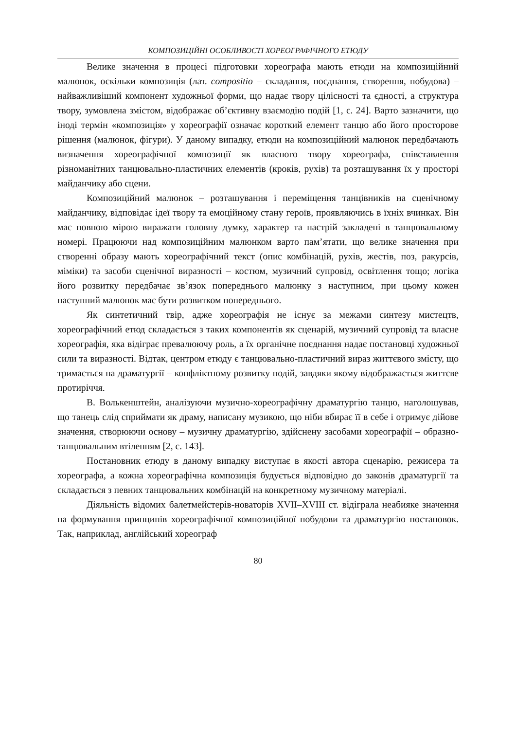КОМПОЗИЦІЙНІ ОСОБЛИВОСТІ ХОРЕОГРАФІЧНОГО ЕТЮДУ
Велике значення в процесі підготовки хореографа мають етюди на композиційний малюнок, оскільки композиція (лат. compositio – складання, поєднання, створення, побудова) – найважливіший компонент художньої форми, що надає твору цілісності та єдності, а структура твору, зумовлена змістом, відображає об’єктивну взаємодію подій [1, с. 24]. Варто зазначити, що іноді термін «композиція» у хореографії означає короткий елемент танцю або його просторове рішення (малюнок, фігури). У даному випадку, етюди на композиційний малюнок передбачають визначення хореографічної композиції як власного твору хореографа, співставлення різноманітних танцювально-пластичних елементів (кроків, рухів) та розташування їх у просторі майданчику або сцени.
Композиційний малюнок – розташування і переміщення танцівників на сценічному майданчику, відповідає ідеї твору та емоційному стану героїв, проявляючись в їхніх вчинках. Він має повною мірою виражати головну думку, характер та настрій закладені в танцювальному номері. Працюючи над композиційним малюнком варто пам’ятати, що велике значення при створенні образу мають хореографічний текст (опис комбінацій, рухів, жестів, поз, ракурсів, міміки) та засоби сценічної виразності – костюм, музичний супровід, освітлення тощо; логіка його розвитку передбачає зв’язок попереднього малюнку з наступним, при цьому кожен наступний малюнок має бути розвитком попереднього.
Як синтетичний твір, адже хореографія не існує за межами синтезу мистецтв, хореографічний етюд складається з таких компонентів як сценарій, музичний супровід та власне хореографія, яка відіграє превалюючу роль, а їх органічне поєднання надає постановці художньої сили та виразності. Відтак, центром етюду є танцювально-пластичний вираз життєвого змісту, що тримається на драматургії – конфліктному розвитку подій, завдяки якому відображається життєве протиріччя.
В. Волькенштейн, аналізуючи музично-хореографічну драматургію танцю, наголошував, що танець слід сприймати як драму, написану музикою, що ніби вбирає її в себе і отримує дійове значення, створюючи основу – музичну драматургію, здійснену засобами хореографії – образно-танцювальним втіленням [2, с. 143].
Постановник етюду в даному випадку виступає в якості автора сценарію, режисера та хореографа, а кожна хореографічна композиція будується відповідно до законів драматургії та складається з певних танцювальних комбінацій на конкретному музичному матеріалі.
Діяльність відомих балетмейстерів-новаторів XVII–XVIII ст. відіграла неабияке значення на формування принципів хореографічної композиційної побудови та драматургію постановок. Так, наприклад, англійський хореограф
80